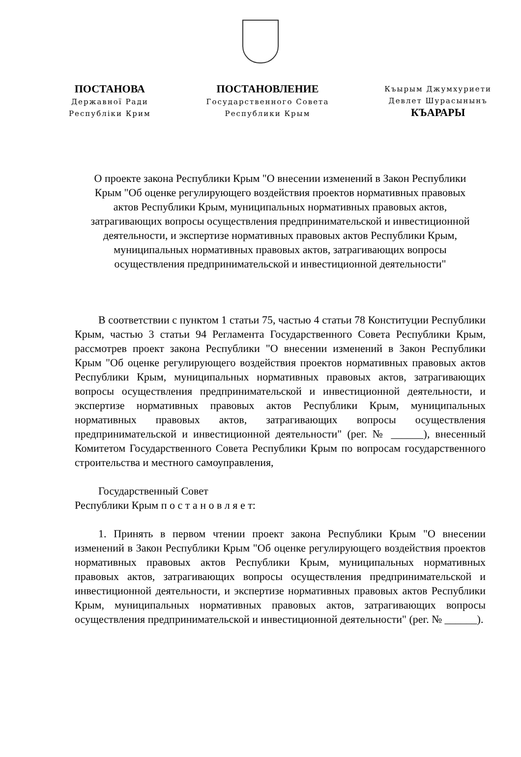ПОСТАНОВА
Державної Ради
Республіки Крим
ПОСТАНОВЛЕНИЕ
Государственного Совета
Республики Крым
Къырым Джумхуриети
Девлет Шурасынынъ
КЪАРАРЫ
О проекте закона Республики Крым "О внесении изменений в Закон Республики Крым "Об оценке регулирующего воздействия проектов нормативных правовых актов Республики Крым, муниципальных нормативных правовых актов, затрагивающих вопросы осуществления предпринимательской и инвестиционной деятельности, и экспертизе нормативных правовых актов Республики Крым, муниципальных нормативных правовых актов, затрагивающих вопросы осуществления предпринимательской и инвестиционной деятельности"
В соответствии с пунктом 1 статьи 75, частью 4 статьи 78 Конституции Республики Крым, частью 3 статьи 94 Регламента Государственного Совета Республики Крым, рассмотрев проект закона Республики "О внесении изменений в Закон Республики Крым "Об оценке регулирующего воздействия проектов нормативных правовых актов Республики Крым, муниципальных нормативных правовых актов, затрагивающих вопросы осуществления предпринимательской и инвестиционной деятельности, и экспертизе нормативных правовых актов Республики Крым, муниципальных нормативных правовых актов, затрагивающих вопросы осуществления предпринимательской и инвестиционной деятельности" (рег. № ______), внесенный Комитетом Государственного Совета Республики Крым по вопросам государственного строительства и местного самоуправления,
Государственный Совет
Республики Крым п о с т а н о в л я е т:
1. Принять в первом чтении проект закона Республики Крым "О внесении изменений в Закон Республики Крым "Об оценке регулирующего воздействия проектов нормативных правовых актов Республики Крым, муниципальных нормативных правовых актов, затрагивающих вопросы осуществления предпринимательской и инвестиционной деятельности, и экспертизе нормативных правовых актов Республики Крым, муниципальных нормативных правовых актов, затрагивающих вопросы осуществления предпринимательской и инвестиционной деятельности" (рег. № ______).